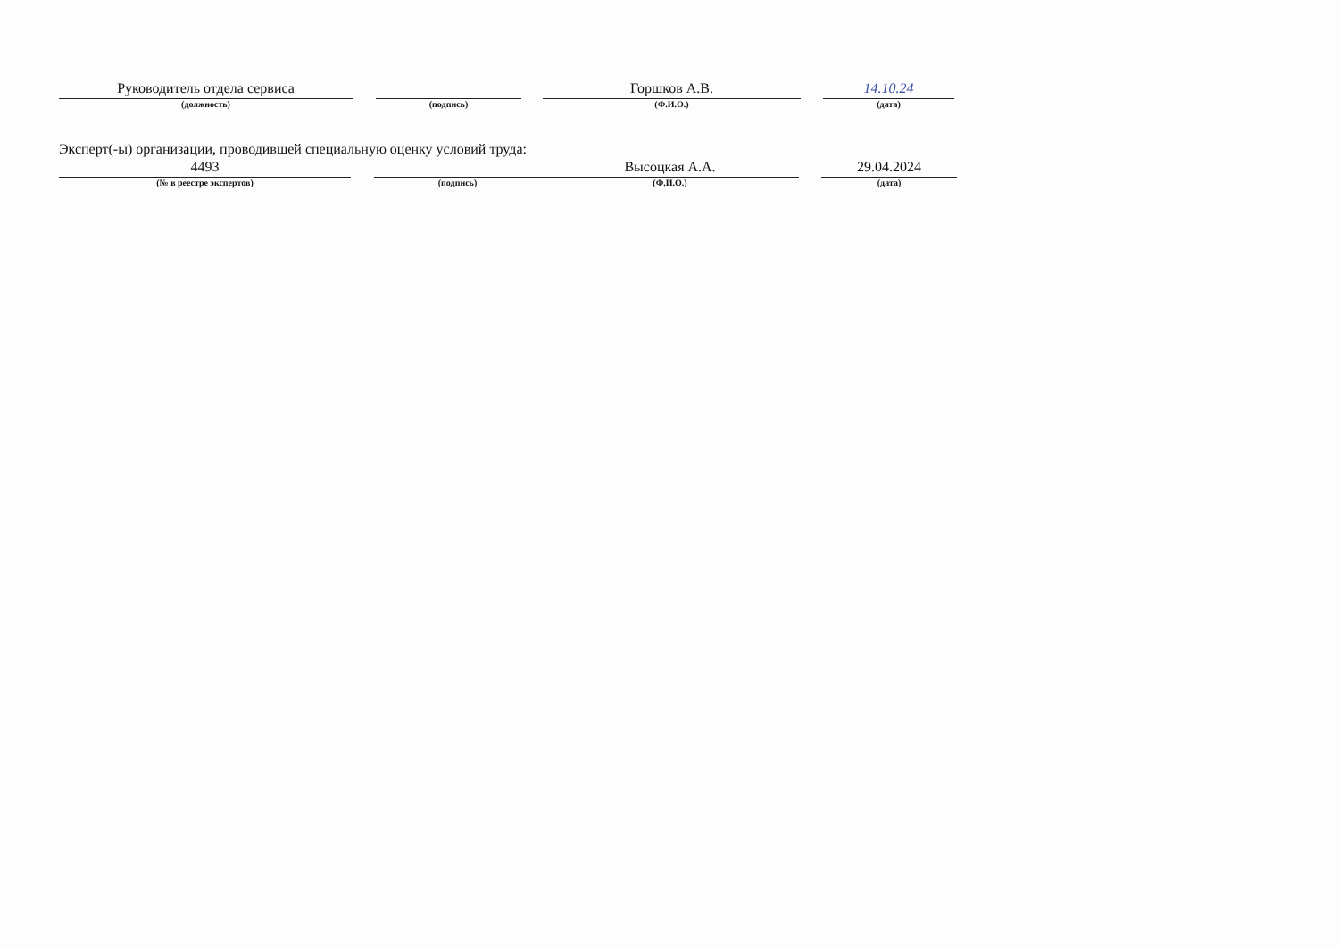Руководитель отдела сервиса
(должность)
(подпись)
Горшков А.В.
(Ф.И.О.)
14.10.24
(дата)
Эксперт(-ы) организации, проводившей специальную оценку условий труда:
4493
(№ в реестре экспертов)
(подпись)
Высоцкая А.А.
(Ф.И.О.)
29.04.2024
(дата)